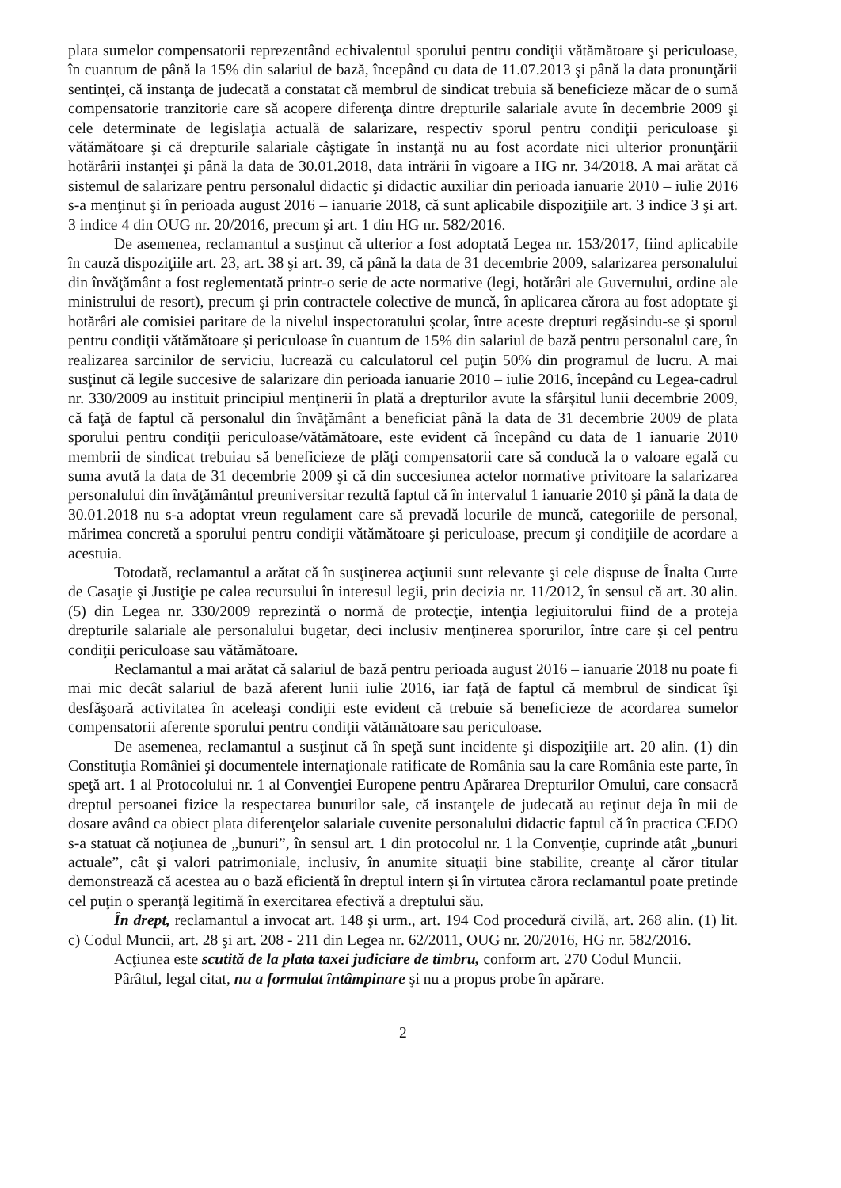plata sumelor compensatorii reprezentând echivalentul sporului pentru condiţii vătămătoare şi periculoase, în cuantum de până la 15% din salariul de bază, începând cu data de 11.07.2013 şi până la data pronunţării sentinţei, că instanţa de judecată a constatat că membrul de sindicat trebuia să beneficieze măcar de o sumă compensatorie tranzitorie care să acopere diferenţa dintre drepturile salariale avute în decembrie 2009 şi cele determinate de legislaţia actuală de salarizare, respectiv sporul pentru condiţii periculoase şi vătămătoare şi că drepturile salariale câştigate în instanţă nu au fost acordate nici ulterior pronunţării hotărârii instanţei şi până la data de 30.01.2018, data intrării în vigoare a HG nr. 34/2018. A mai arătat că sistemul de salarizare pentru personalul didactic şi didactic auxiliar din perioada ianuarie 2010 – iulie 2016 s-a menţinut şi în perioada august 2016 – ianuarie 2018, că sunt aplicabile dispoziţiile art. 3 indice 3 şi art. 3 indice 4 din OUG nr. 20/2016, precum şi art. 1 din HG nr. 582/2016.
De asemenea, reclamantul a susţinut că ulterior a fost adoptată Legea nr. 153/2017, fiind aplicabile în cauză dispoziţiile art. 23, art. 38 şi art. 39, că până la data de 31 decembrie 2009, salarizarea personalului din învăţământ a fost reglementată printr-o serie de acte normative (legi, hotărâri ale Guvernului, ordine ale ministrului de resort), precum şi prin contractele colective de muncă, în aplicarea cărora au fost adoptate şi hotărâri ale comisiei paritare de la nivelul inspectoratului şcolar, între aceste drepturi regăsindu-se şi sporul pentru condiţii vătămătoare şi periculoase în cuantum de 15% din salariul de bază pentru personalul care, în realizarea sarcinilor de serviciu, lucrează cu calculatorul cel puţin 50% din programul de lucru. A mai susţinut că legile succesive de salarizare din perioada ianuarie 2010 – iulie 2016, începând cu Legea-cadrul nr. 330/2009 au instituit principiul menţinerii în plată a drepturilor avute la sfârşitul lunii decembrie 2009, că faţă de faptul că personalul din învăţământ a beneficiat până la data de 31 decembrie 2009 de plata sporului pentru condiţii periculoase/vătămătoare, este evident că începând cu data de 1 ianuarie 2010 membrii de sindicat trebuiau să beneficieze de plăţi compensatorii care să conducă la o valoare egală cu suma avută la data de 31 decembrie 2009 şi că din succesiunea actelor normative privitoare la salarizarea personalului din învăţământul preuniversitar rezultă faptul că în intervalul 1 ianuarie 2010 şi până la data de 30.01.2018 nu s-a adoptat vreun regulament care să prevadă locurile de muncă, categoriile de personal, mărimea concretă a sporului pentru condiţii vătămătoare şi periculoase, precum şi condiţiile de acordare a acestuia.
Totodată, reclamantul a arătat că în susţinerea acţiunii sunt relevante şi cele dispuse de Înalta Curte de Casaţie şi Justiţie pe calea recursului în interesul legii, prin decizia nr. 11/2012, în sensul că art. 30 alin. (5) din Legea nr. 330/2009 reprezintă o normă de protecţie, intenţia legiuitorului fiind de a proteja drepturile salariale ale personalului bugetar, deci inclusiv menţinerea sporurilor, între care şi cel pentru condiţii periculoase sau vătămătoare.
Reclamantul a mai arătat că salariul de bază pentru perioada august 2016 – ianuarie 2018 nu poate fi mai mic decât salariul de bază aferent lunii iulie 2016, iar faţă de faptul că membrul de sindicat îşi desfăşoară activitatea în aceleaşi condiţii este evident că trebuie să beneficieze de acordarea sumelor compensatorii aferente sporului pentru condiţii vătămătoare sau periculoase.
De asemenea, reclamantul a susţinut că în speţă sunt incidente şi dispoziţiile art. 20 alin. (1) din Constituţia României şi documentele internaţionale ratificate de România sau la care România este parte, în speţă art. 1 al Protocolului nr. 1 al Convenţiei Europene pentru Apărarea Drepturilor Omului, care consacră dreptul persoanei fizice la respectarea bunurilor sale, că instanţele de judecată au reţinut deja în mii de dosare având ca obiect plata diferenţelor salariale cuvenite personalului didactic faptul că în practica CEDO s-a statuat că noţiunea de „bunuri”, în sensul art. 1 din protocolul nr. 1 la Convenţie, cuprinde atât „bunuri actuale”, cât şi valori patrimoniale, inclusiv, în anumite situaţii bine stabilite, creanţe al căror titular demonstrează că acestea au o bază eficientă în dreptul intern şi în virtutea cărora reclamantul poate pretinde cel puţin o speranţă legitimă în exercitarea efectivă a dreptului său.
În drept, reclamantul a invocat art. 148 şi urm., art. 194 Cod procedură civilă, art. 268 alin. (1) lit. c) Codul Muncii, art. 28 şi art. 208 - 211 din Legea nr. 62/2011, OUG nr. 20/2016, HG nr. 582/2016.
Acţiunea este scutită de la plata taxei judiciare de timbru, conform art. 270 Codul Muncii.
Pârâtul, legal citat, nu a formulat întâmpinare şi nu a propus probe în apărare.
2